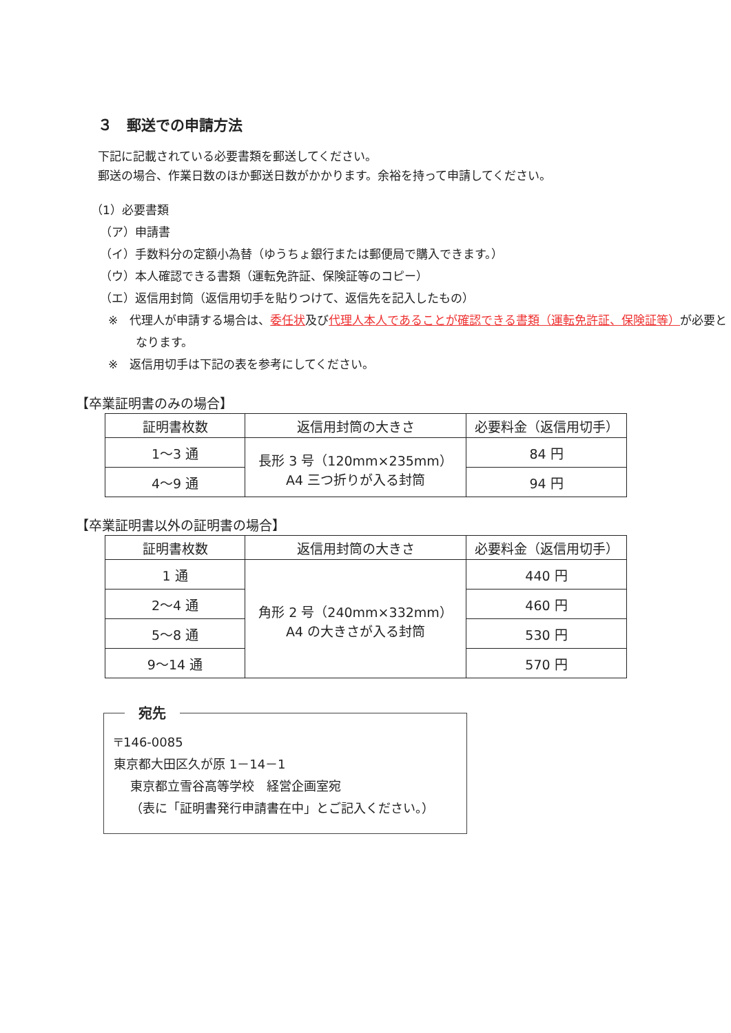３　郵送での申請方法
下記に記載されている必要書類を郵送してください。
郵送の場合、作業日数のほか郵送日数がかかります。余裕を持って申請してください。
（1）必要書類
（ア）申請書
（イ）手数料分の定額小為替（ゆうちょ銀行または郵便局で購入できます。）
（ウ）本人確認できる書類（運転免許証、保険証等のコピー）
（エ）返信用封筒（返信用切手を貼りつけて、返信先を記入したもの）
※　代理人が申請する場合は、委任状及び代理人本人であることが確認できる書類（運転免許証、保険証等）が必要となります。
※　返信用切手は下記の表を参考にしてください。
【卒業証明書のみの場合】
| 証明書枚数 | 返信用封筒の大きさ | 必要料金（返信用切手） |
| --- | --- | --- |
| 1～3 通 | 長形 3 号（120mm×235mm） A4 三つ折りが入る封筒 | 84 円 |
| 4～9 通 | | 94 円 |
【卒業証明書以外の証明書の場合】
| 証明書枚数 | 返信用封筒の大きさ | 必要料金（返信用切手） |
| --- | --- | --- |
| 1 通 | 角形 2 号（240mm×332mm） A4 の大きさが入る封筒 | 440 円 |
| 2～4 通 | | 460 円 |
| 5～8 通 | | 530 円 |
| 9～14 通 | | 570 円 |
宛先
〒146-0085
東京都大田区久が原 1－14－1
東京都立雪谷高等学校　経営企画室宛
（表に「証明書発行申請書在中」とご記入ください。）